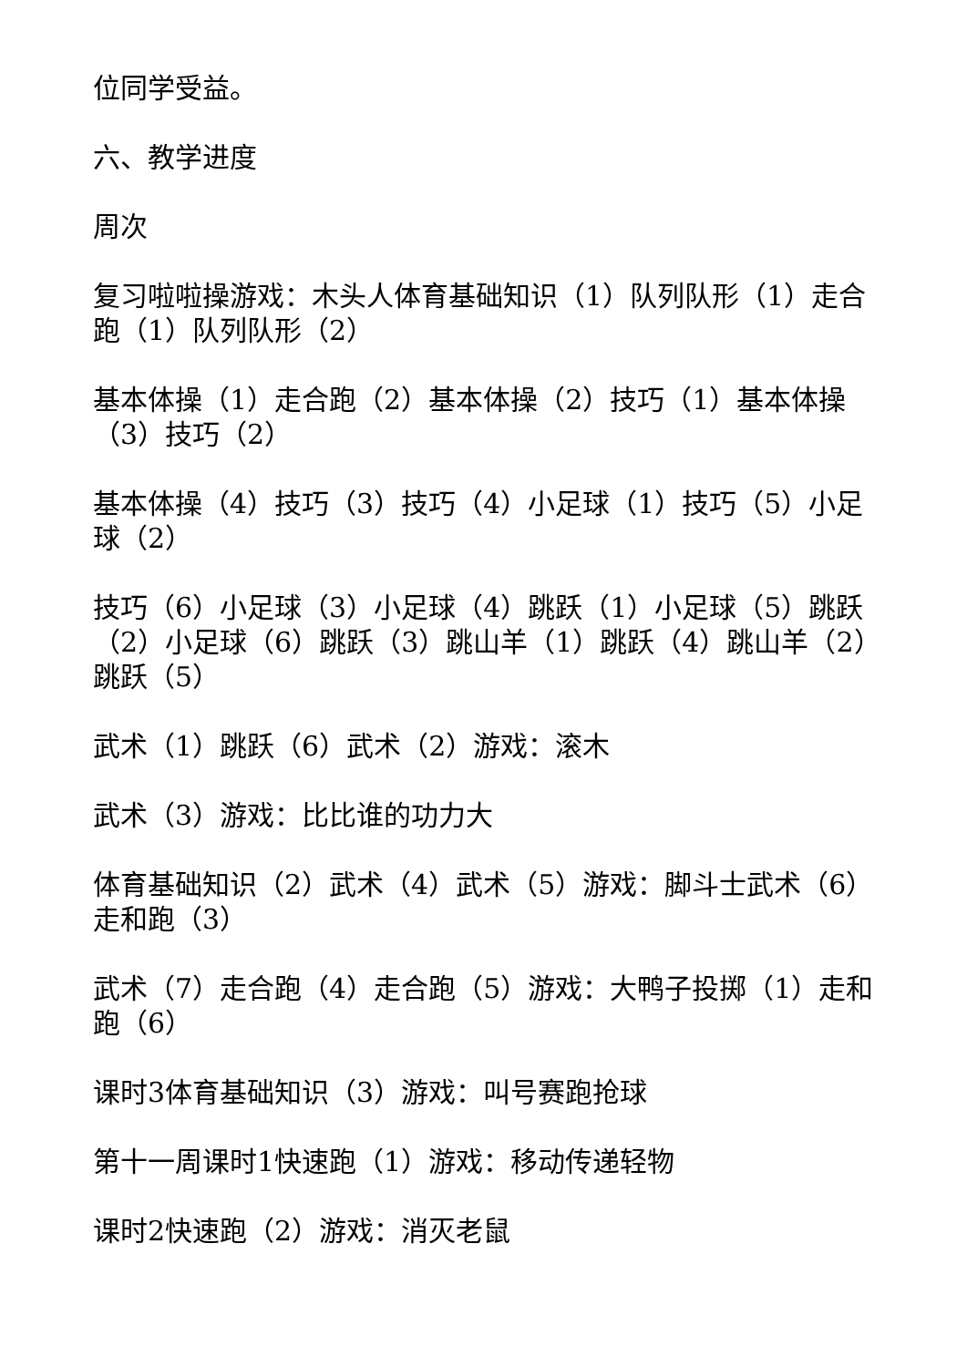位同学受益。
六、教学进度
周次
复习啦啦操游戏：木头人体育基础知识（1）队列队形（1）走合跑（1）队列队形（2）
基本体操（1）走合跑（2）基本体操（2）技巧（1）基本体操（3）技巧（2）
基本体操（4）技巧（3）技巧（4）小足球（1）技巧（5）小足球（2）
技巧（6）小足球（3）小足球（4）跳跃（1）小足球（5）跳跃（2）小足球（6）跳跃（3）跳山羊（1）跳跃（4）跳山羊（2）跳跃（5）
武术（1）跳跃（6）武术（2）游戏：滚木
武术（3）游戏：比比谁的功力大
体育基础知识（2）武术（4）武术（5）游戏：脚斗士武术（6）走和跑（3）
武术（7）走合跑（4）走合跑（5）游戏：大鸭子投掷（1）走和跑（6）
课时3体育基础知识（3）游戏：叫号赛跑抢球
第十一周课时1快速跑（1）游戏：移动传递轻物
课时2快速跑（2）游戏：消灭老鼠